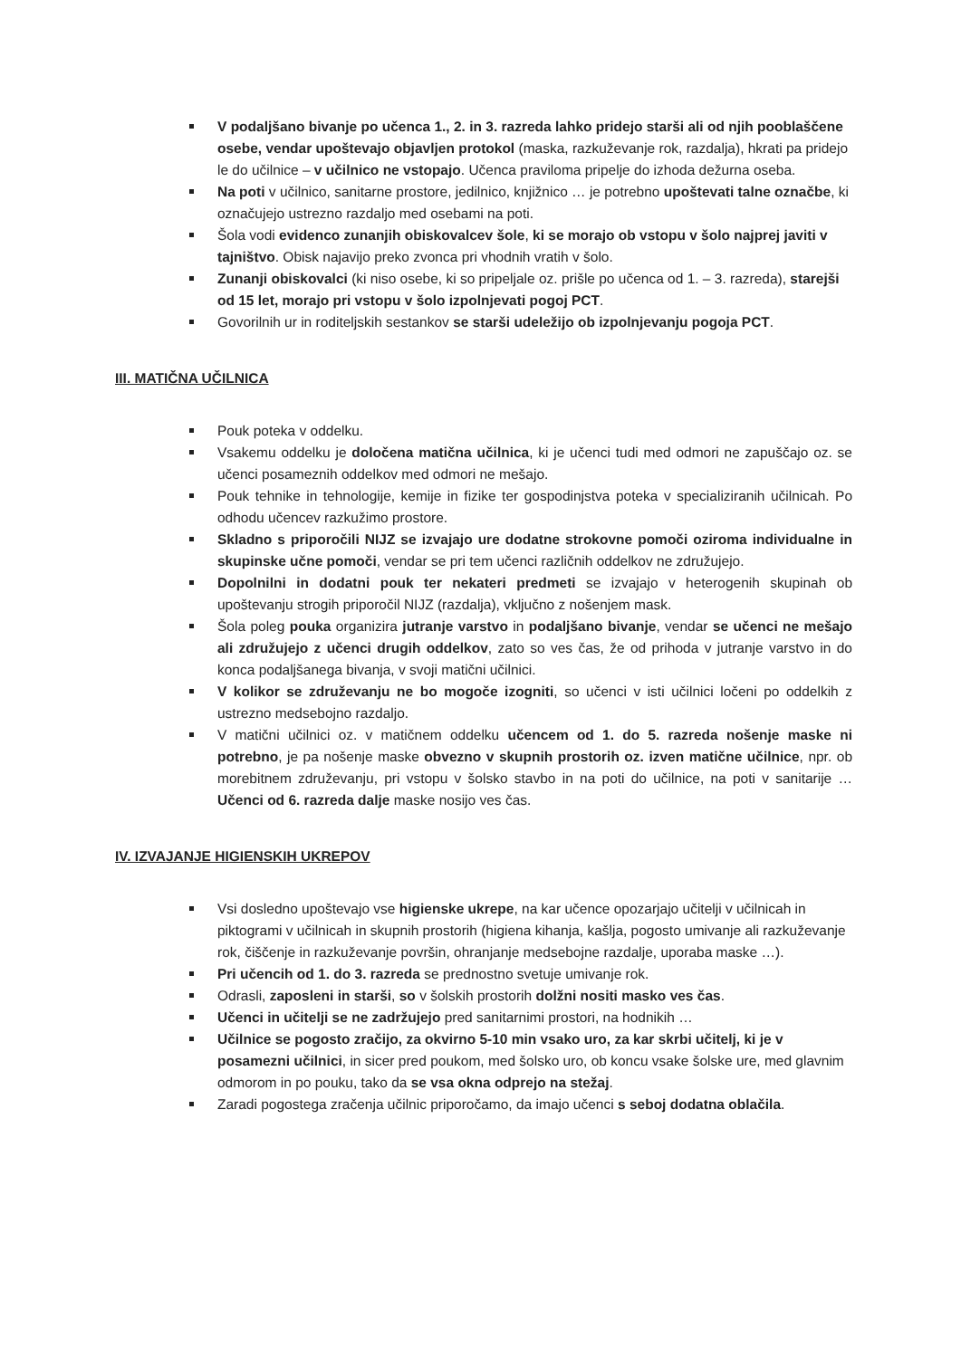V podaljšano bivanje po učenca 1., 2. in 3. razreda lahko pridejo starši ali od njih pooblaščene osebe, vendar upoštevajo objavljen protokol (maska, razkuževanje rok, razdalja), hkrati pa pridejo le do učilnice – v učilnico ne vstopajo. Učenca praviloma pripelje do izhoda dežurna oseba.
Na poti v učilnico, sanitarne prostore, jedilnico, knjižnico … je potrebno upoštevati talne označbe, ki označujejo ustrezno razdaljo med osebami na poti.
Šola vodi evidenco zunanjih obiskovalcev šole, ki se morajo ob vstopu v šolo najprej javiti v tajništvo. Obisk najavijo preko zvonca pri vhodnih vratih v šolo.
Zunanji obiskovalci (ki niso osebe, ki so pripeljale oz. prišle po učenca od 1. – 3. razreda), starejši od 15 let, morajo pri vstopu v šolo izpolnjevati pogoj PCT.
Govorilnih ur in roditeljskih sestankov se starši udeležijo ob izpolnjevanju pogoja PCT.
III. MATIČNA UČILNICA
Pouk poteka v oddelku.
Vsakemu oddelku je določena matična učilnica, ki je učenci tudi med odmori ne zapuščajo oz. se učenci posameznih oddelkov med odmori ne mešajo.
Pouk tehnike in tehnologije, kemije in fizike ter gospodinjstva poteka v specializiranih učilnicah. Po odhodu učencev razkužimo prostore.
Skladno s priporočili NIJZ se izvajajo ure dodatne strokovne pomoči oziroma individualne in skupinske učne pomoči, vendar se pri tem učenci različnih oddelkov ne združujejo.
Dopolnilni in dodatni pouk ter nekateri predmeti se izvajajo v heterogenih skupinah ob upoštevanju strogih priporočil NIJZ (razdalja), vključno z nošenjem mask.
Šola poleg pouka organizira jutranje varstvo in podaljšano bivanje, vendar se učenci ne mešajo ali združujejo z učenci drugih oddelkov, zato so ves čas, že od prihoda v jutranje varstvo in do konca podaljšanega bivanja, v svoji matični učilnici.
V kolikor se združevanju ne bo mogoče izogniti, so učenci v isti učilnici ločeni po oddelkih z ustrezno medsebojno razdaljo.
V matični učilnici oz. v matičnem oddelku učencem od 1. do 5. razreda nošenje maske ni potrebno, je pa nošenje maske obvezno v skupnih prostorih oz. izven matične učilnice, npr. ob morebitnem združevanju, pri vstopu v šolsko stavbo in na poti do učilnice, na poti v sanitarije … Učenci od 6. razreda dalje maske nosijo ves čas.
IV. IZVAJANJE HIGIENSKIH UKREPOV
Vsi dosledno upoštevajo vse higienske ukrepe, na kar učence opozarjajo učitelji v učilnicah in piktogrami v učilnicah in skupnih prostorih (higiena kihanja, kašlja, pogosto umivanje ali razkuževanje rok, čiščenje in razkuževanje površin, ohranjanje medsebojne razdalje, uporaba maske …).
Pri učencih od 1. do 3. razreda se prednostno svetuje umivanje rok.
Odrasli, zaposleni in starši, so v šolskih prostorih dolžni nositi masko ves čas.
Učenci in učitelji se ne zadržujejo pred sanitarnimi prostori, na hodnikih …
Učilnice se pogosto zračijo, za okvirno 5-10 min vsako uro, za kar skrbi učitelj, ki je v posamezni učilnici, in sicer pred poukom, med šolsko uro, ob koncu vsake šolske ure, med glavnim odmorom in po pouku, tako da se vsa okna odprejo na stežaj.
Zaradi pogostega zračenja učilnic priporočamo, da imajo učenci s seboj dodatna oblačila.